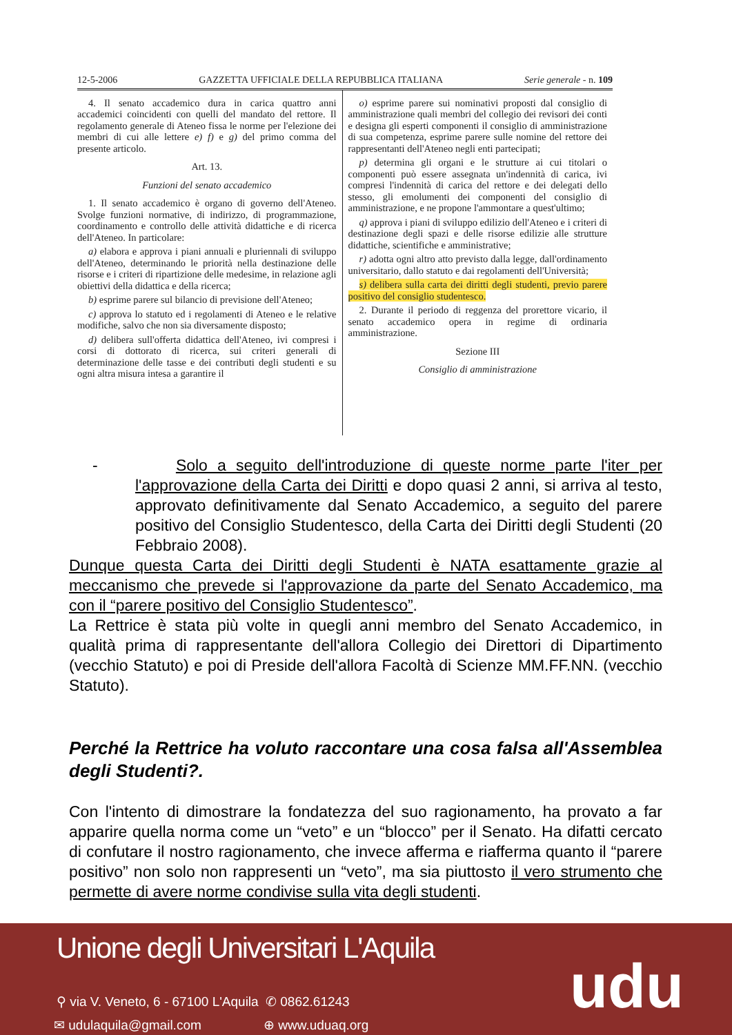12-5-2006 GAZZETTA UFFICIALE DELLA REPUBBLICA ITALIANA Serie generale - n. 109
4. Il senato accademico dura in carica quattro anni accademici coincidenti con quelli del mandato del rettore. Il regolamento generale di Ateneo fissa le norme per l'elezione dei membri di cui alle lettere e) f) e g) del primo comma del presente articolo.
Art. 13.
Funzioni del senato accademico
1. Il senato accademico è organo di governo dell'Ateneo. Svolge funzioni normative, di indirizzo, di programmazione, coordinamento e controllo delle attività didattiche e di ricerca dell'Ateneo. In particolare:
a) elabora e approva i piani annuali e pluriennali di sviluppo dell'Ateneo, determinando le priorità nella destinazione delle risorse e i criteri di ripartizione delle medesime, in relazione agli obiettivi della didattica e della ricerca;
b) esprime parere sul bilancio di previsione dell'Ateneo;
c) approva lo statuto ed i regolamenti di Ateneo e le relative modifiche, salvo che non sia diversamente disposto;
d) delibera sull'offerta didattica dell'Ateneo, ivi compresi i corsi di dottorato di ricerca, sui criteri generali di determinazione delle tasse e dei contributi degli studenti e su ogni altra misura intesa a garantire il
o) esprime parere sui nominativi proposti dal consiglio di amministrazione quali membri del collegio dei revisori dei conti e designa gli esperti componenti il consiglio di amministrazione di sua competenza, esprime parere sulle nomine del rettore dei rappresentanti dell'Ateneo negli enti partecipati;
p) determina gli organi e le strutture ai cui titolari o componenti può essere assegnata un'indennità di carica, ivi compresi l'indennità di carica del rettore e dei delegati dello stesso, gli emolumenti dei componenti del consiglio di amministrazione, e ne propone l'ammontare a quest'ultimo;
q) approva i piani di sviluppo edilizio dell'Ateneo e i criteri di destinazione degli spazi e delle risorse edilizie alle strutture didattiche, scientifiche e amministrative;
r) adotta ogni altro atto previsto dalla legge, dall'ordinamento universitario, dallo statuto e dai regolamenti dell'Università;
s) delibera sulla carta dei diritti degli studenti, previo parere positivo del consiglio studentesco.
2. Durante il periodo di reggenza del prorettore vicario, il senato accademico opera in regime di ordinaria amministrazione.
Sezione III
Consiglio di amministrazione
- Solo a seguito dell'introduzione di queste norme parte l'iter per l'approvazione della Carta dei Diritti e dopo quasi 2 anni, si arriva al testo, approvato definitivamente dal Senato Accademico, a seguito del parere positivo del Consiglio Studentesco, della Carta dei Diritti degli Studenti (20 Febbraio 2008).
Dunque questa Carta dei Diritti degli Studenti è NATA esattamente grazie al meccanismo che prevede si l'approvazione da parte del Senato Accademico, ma con il “parere positivo del Consiglio Studentesco”.
La Rettrice è stata più volte in quegli anni membro del Senato Accademico, in qualità prima di rappresentante dell'allora Collegio dei Direttori di Dipartimento (vecchio Statuto) e poi di Preside dell'allora Facoltà di Scienze MM.FF.NN. (vecchio Statuto).
Perché la Rettrice ha voluto raccontare una cosa falsa all'Assemblea degli Studenti?.
Con l'intento di dimostrare la fondatezza del suo ragionamento, ha provato a far apparire quella norma come un “veto” e un “blocco” per il Senato. Ha difatti cercato di confutare il nostro ragionamento, che invece afferma e riafferma quanto il “parere positivo” non solo non rappresenti un “veto”, ma sia piuttosto il vero strumento che permette di avere norme condivise sulla vita degli studenti.
Unione degli Universitari L'Aquila
⚲ via V. Veneto, 6 - 67100 L'Aquila
✆ 0862.61243
✉ udulaquila@gmail.com ⊕ www.uduaq.org udu